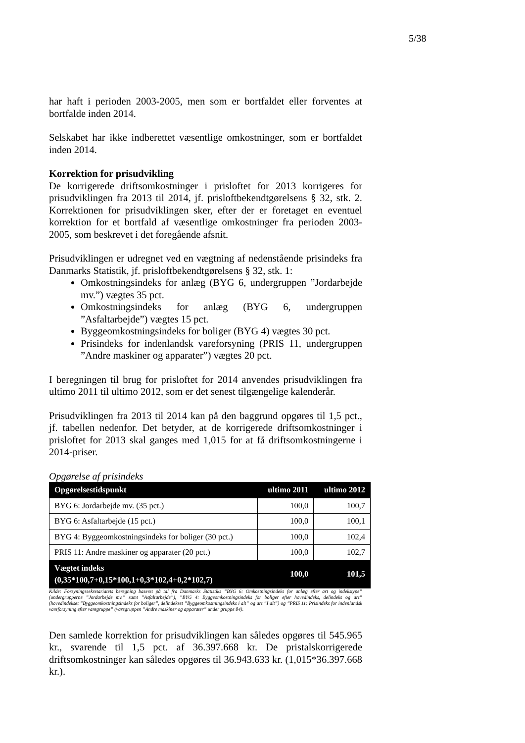5/38
har haft i perioden 2003-2005, men som er bortfaldet eller forventes at bortfalde inden 2014.
Selskabet har ikke indberettet væsentlige omkostninger, som er bortfaldet inden 2014.
Korrektion for prisudvikling
De korrigerede driftsomkostninger i prisloftet for 2013 korrigeres for prisudviklingen fra 2013 til 2014, jf. prisloftbekendtgørelsens § 32, stk. 2. Korrektionen for prisudviklingen sker, efter der er foretaget en eventuel korrektion for et bortfald af væsentlige omkostninger fra perioden 2003-2005, som beskrevet i det foregående afsnit.
Prisudviklingen er udregnet ved en vægtning af nedenstående prisindeks fra Danmarks Statistik, jf. prisloftbekendtgørelsens § 32, stk. 1:
Omkostningsindeks for anlæg (BYG 6, undergruppen ”Jordarbejde mv.”) vægtes 35 pct.
Omkostningsindeks for anlæg (BYG 6, undergruppen ”Asfaltarbejde”) vægtes 15 pct.
Byggeomkostningsindeks for boliger (BYG 4) vægtes 30 pct.
Prisindeks for indenlandsk vareforsyning (PRIS 11, undergruppen ”Andre maskiner og apparater”) vægtes 20 pct.
I beregningen til brug for prisloftet for 2014 anvendes prisudviklingen fra ultimo 2011 til ultimo 2012, som er det senest tilgængelige kalenderår.
Prisudviklingen fra 2013 til 2014 kan på den baggrund opgøres til 1,5 pct., jf. tabellen nedenfor. Det betyder, at de korrigerede driftsomkostninger i prisloftet for 2013 skal ganges med 1,015 for at få driftsomkostningerne i 2014-priser.
Opgørelse af prisindeks
| Opgørelsestidspunkt | ultimo 2011 | ultimo 2012 |
| --- | --- | --- |
| BYG 6: Jordarbejde mv. (35 pct.) | 100,0 | 100,7 |
| BYG 6: Asfaltarbejde (15 pct.) | 100,0 | 100,1 |
| BYG 4: Byggeomkostningsindeks for boliger (30 pct.) | 100,0 | 102,4 |
| PRIS 11: Andre maskiner og apparater (20 pct.) | 100,0 | 102,7 |
| Vægtet indeks (0,35*100,7+0,15*100,1+0,3*102,4+0,2*102,7) | 100,0 | 101,5 |
Kilde: Forsyningssekretariatets beregning baseret på tal fra Danmarks Statistiks ”BYG 6: Omkostningsindeks for anlæg efter art og indekstype” (undergrupperne ”Jordarbejde mv.” samt ”Asfaltarbejde”), ”BYG 4: Byggeomkostningsindeks for boliger efter hovedindeks, delindeks og art” (hovedindekset ”Byggeomkostningsindeks for boliger”, delindekset ”Byggeomkostningsindeks i alt” og art ”I alt”) og ”PRIS 11: Prisindeks for indenlandsk vareforsyning efter varegruppe” (varegruppen ”Andre maskiner og apparater” under gruppe 84).
Den samlede korrektion for prisudviklingen kan således opgøres til 545.965 kr., svarende til 1,5 pct. af 36.397.668 kr. De pristalskorrigerede driftsomkostninger kan således opgøres til 36.943.633 kr. (1,015*36.397.668 kr.).